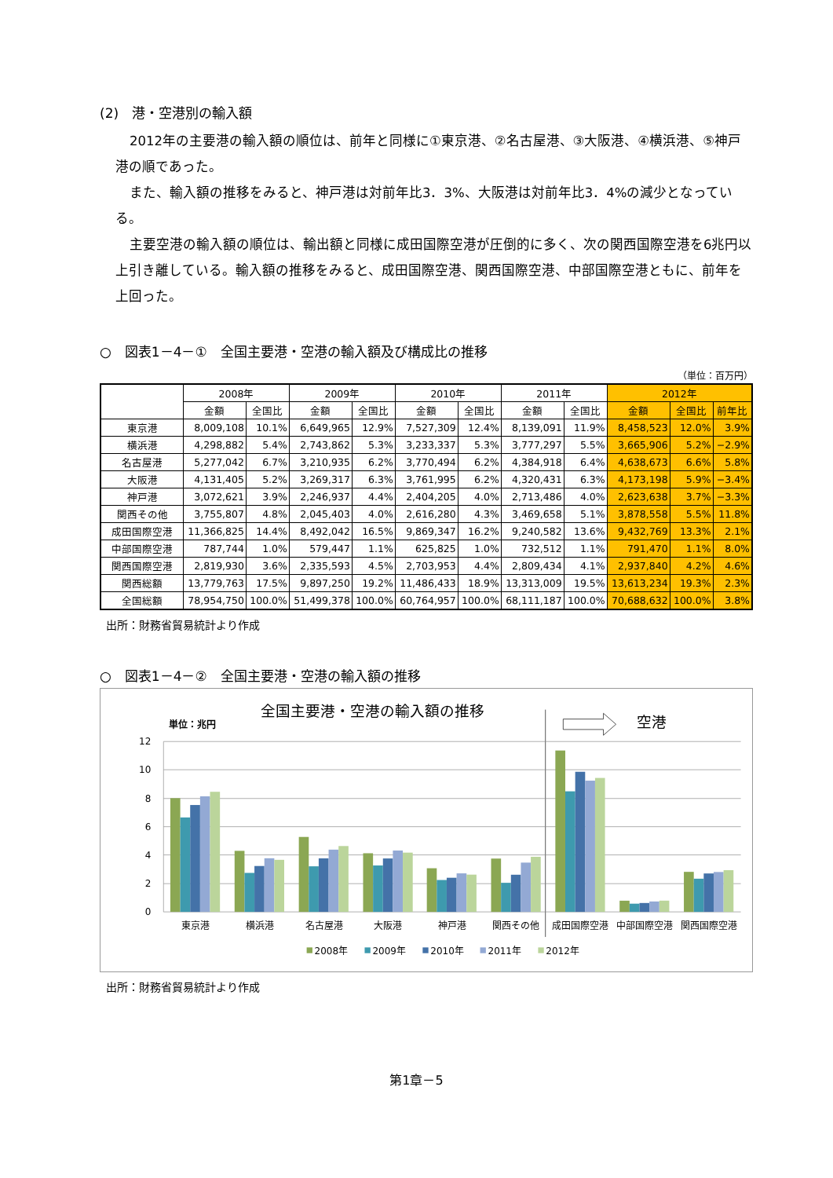(2)　港・空港別の輸入額
2012年の主要港の輸入額の順位は、前年と同様に①東京港、②名古屋港、③大阪港、④横浜港、⑤神戸港の順であった。
また、輸入額の推移をみると、神戸港は対前年比3．3%、大阪港は対前年比3．4%の減少となっている。
主要空港の輸入額の順位は、輸出額と同様に成田国際空港が圧倒的に多く、次の関西国際空港を6兆円以上引き離している。輸入額の推移をみると、成田国際空港、関西国際空港、中部国際空港ともに、前年を上回った。
○　図表1－4－①　全国主要港・空港の輸入額及び構成比の推移
（単位：百万円）
| | 2008年 | | 2009年 | | 2010年 | | 2011年 | | 2012年 | | |
| --- | --- | --- | --- | --- | --- | --- | --- | --- | --- | --- | --- |
| | 金額 | 全国比 | 金額 | 全国比 | 金額 | 全国比 | 金額 | 全国比 | 金額 | 全国比 | 前年比 |
| 東京港 | 8,009,108 | 10.1% | 6,649,965 | 12.9% | 7,527,309 | 12.4% | 8,139,091 | 11.9% | 8,458,523 | 12.0% | 3.9% |
| 横浜港 | 4,298,882 | 5.4% | 2,743,862 | 5.3% | 3,233,337 | 5.3% | 3,777,297 | 5.5% | 3,665,906 | 5.2% | −2.9% |
| 名古屋港 | 5,277,042 | 6.7% | 3,210,935 | 6.2% | 3,770,494 | 6.2% | 4,384,918 | 6.4% | 4,638,673 | 6.6% | 5.8% |
| 大阪港 | 4,131,405 | 5.2% | 3,269,317 | 6.3% | 3,761,995 | 6.2% | 4,320,431 | 6.3% | 4,173,198 | 5.9% | −3.4% |
| 神戸港 | 3,072,621 | 3.9% | 2,246,937 | 4.4% | 2,404,205 | 4.0% | 2,713,486 | 4.0% | 2,623,638 | 3.7% | −3.3% |
| 関西その他 | 3,755,807 | 4.8% | 2,045,403 | 4.0% | 2,616,280 | 4.3% | 3,469,658 | 5.1% | 3,878,558 | 5.5% | 11.8% |
| 成田国際空港 | 11,366,825 | 14.4% | 8,492,042 | 16.5% | 9,869,347 | 16.2% | 9,240,582 | 13.6% | 9,432,769 | 13.3% | 2.1% |
| 中部国際空港 | 787,744 | 1.0% | 579,447 | 1.1% | 625,825 | 1.0% | 732,512 | 1.1% | 791,470 | 1.1% | 8.0% |
| 関西国際空港 | 2,819,930 | 3.6% | 2,335,593 | 4.5% | 2,703,953 | 4.4% | 2,809,434 | 4.1% | 2,937,840 | 4.2% | 4.6% |
| 関西総額 | 13,779,763 | 17.5% | 9,897,250 | 19.2% | 11,486,433 | 18.9% | 13,313,009 | 19.5% | 13,613,234 | 19.3% | 2.3% |
| 全国総額 | 78,954,750 | 100.0% | 51,499,378 | 100.0% | 60,764,957 | 100.0% | 68,111,187 | 100.0% | 70,688,632 | 100.0% | 3.8% |
出所：財務省貿易統計より作成
○　図表1－4－②　全国主要港・空港の輸入額の推移
全国主要港・空港の輸入額の推移
単位：兆円
空港
12
10
8
6
4
2
0
東京港
横浜港
名古屋港
大阪港
神戸港
関西その他
成田国際空港
中部国際空港
関西国際空港
2008年
2009年
2010年
2011年
2012年
出所：財務省貿易統計より作成
第1章－5